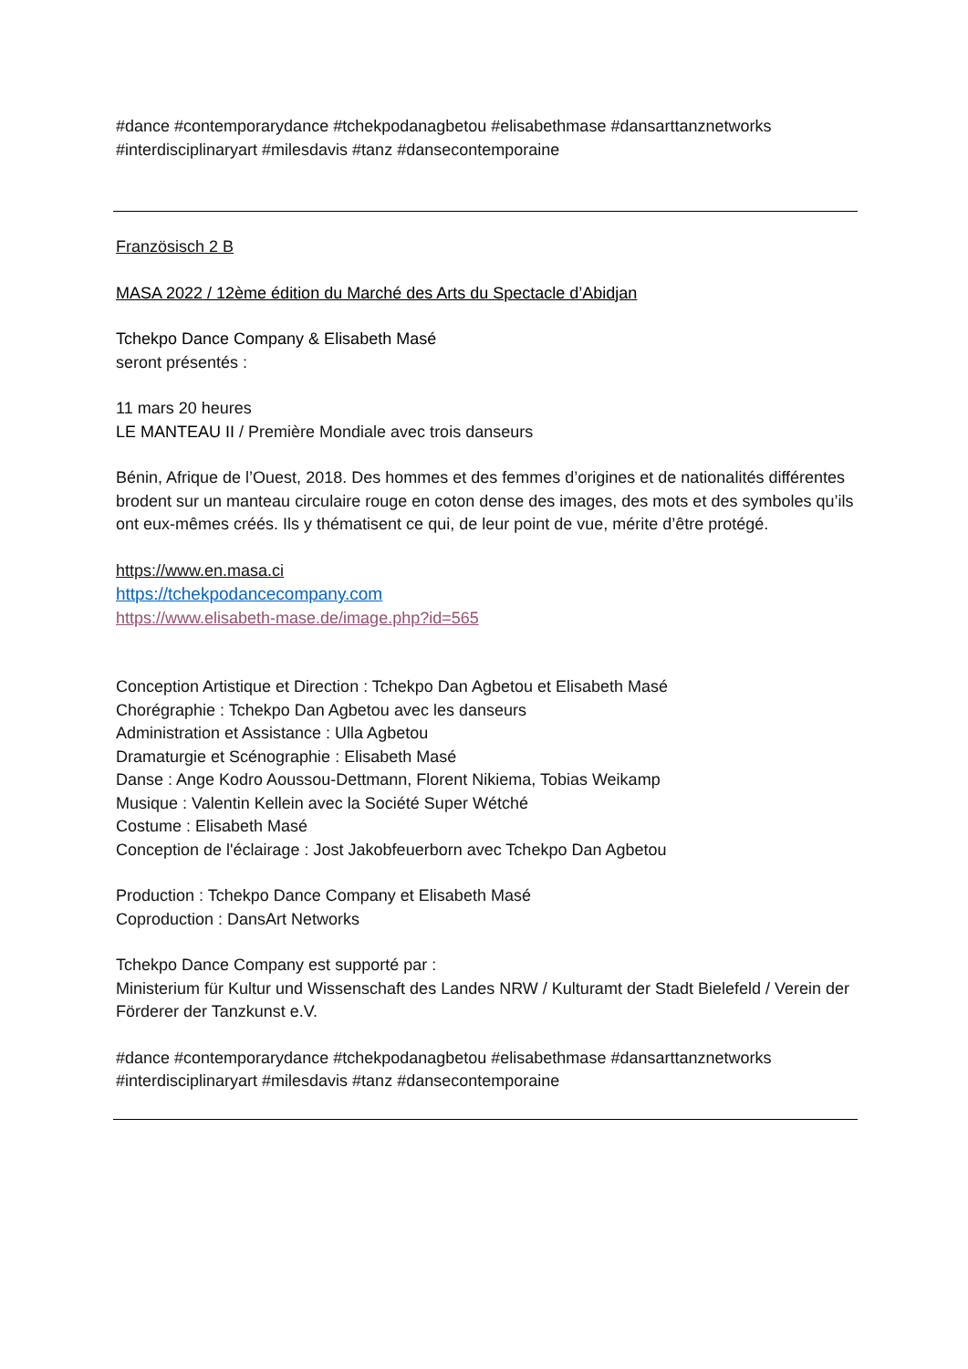#dance #contemporarydance #tchekpodanagbetou #elisabethmase #dansarttanznetworks #interdisciplinaryart #milesdavis #tanz #dansecontemporaine
Französisch 2 B
MASA 2022 / 12ème édition du Marché des Arts du Spectacle d’Abidjan
Tchekpo Dance Company & Elisabeth Masé
seront présentés :
11 mars 20 heures
LE MANTEAU II / Première Mondiale avec trois danseurs
Bénin, Afrique de l’Ouest, 2018. Des hommes et des femmes d’origines et de nationalités différentes brodent sur un manteau circulaire rouge en coton dense des images, des mots et des symboles qu’ils ont eux-mêmes créés. Ils y thématisent ce qui, de leur point de vue, mérite d’être protégé.
https://www.en.masa.ci
https://tchekpodancecompany.com
https://www.elisabeth-mase.de/image.php?id=565
Conception Artistique et Direction : Tchekpo Dan Agbetou et Elisabeth Masé
Chorégraphie : Tchekpo Dan Agbetou avec les danseurs
Administration et Assistance : Ulla Agbetou
Dramaturgie et Scénographie : Elisabeth Masé
Danse : Ange Kodro Aoussou-Dettmann, Florent Nikiema, Tobias Weikamp
Musique : Valentin Kellein avec la Société Super Wétché
Costume : Elisabeth Masé
Conception de l'éclairage : Jost Jakobfeuerborn avec Tchekpo Dan Agbetou
Production : Tchekpo Dance Company et Elisabeth Masé
Coproduction : DansArt Networks
Tchekpo Dance Company est supporté par :
Ministerium für Kultur und Wissenschaft des Landes NRW / Kulturamt der Stadt Bielefeld / Verein der Förderer der Tanzkunst e.V.
#dance #contemporarydance #tchekpodanagbetou #elisabethmase #dansarttanznetworks #interdisciplinaryart #milesdavis #tanz #dansecontemporaine